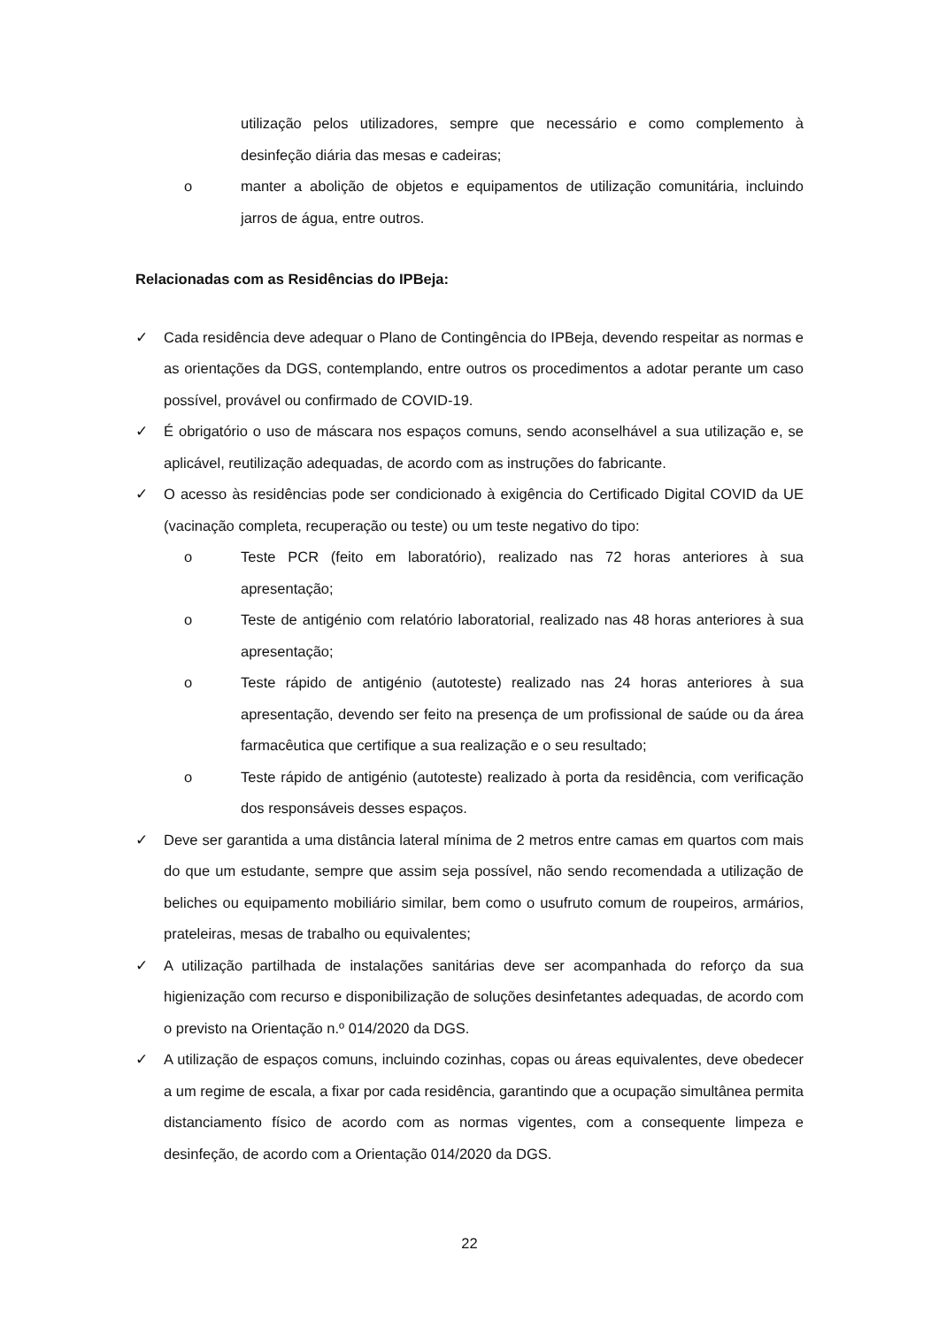utilização pelos utilizadores, sempre que necessário e como complemento à desinfeção diária das mesas e cadeiras;
o manter a abolição de objetos e equipamentos de utilização comunitária, incluindo jarros de água, entre outros.
Relacionadas com as Residências do IPBeja:
✓ Cada residência deve adequar o Plano de Contingência do IPBeja, devendo respeitar as normas e as orientações da DGS, contemplando, entre outros os procedimentos a adotar perante um caso possível, provável ou confirmado de COVID-19.
✓ É obrigatório o uso de máscara nos espaços comuns, sendo aconselhável a sua utilização e, se aplicável, reutilização adequadas, de acordo com as instruções do fabricante.
✓ O acesso às residências pode ser condicionado à exigência do Certificado Digital COVID da UE (vacinação completa, recuperação ou teste) ou um teste negativo do tipo:
o Teste PCR (feito em laboratório), realizado nas 72 horas anteriores à sua apresentação;
o Teste de antigénio com relatório laboratorial, realizado nas 48 horas anteriores à sua apresentação;
o Teste rápido de antigénio (autoteste) realizado nas 24 horas anteriores à sua apresentação, devendo ser feito na presença de um profissional de saúde ou da área farmacêutica que certifique a sua realização e o seu resultado;
o Teste rápido de antigénio (autoteste) realizado à porta da residência, com verificação dos responsáveis desses espaços.
✓ Deve ser garantida a uma distância lateral mínima de 2 metros entre camas em quartos com mais do que um estudante, sempre que assim seja possível, não sendo recomendada a utilização de beliches ou equipamento mobiliário similar, bem como o usufruto comum de roupeiros, armários, prateleiras, mesas de trabalho ou equivalentes;
✓ A utilização partilhada de instalações sanitárias deve ser acompanhada do reforço da sua higienização com recurso e disponibilização de soluções desinfetantes adequadas, de acordo com o previsto na Orientação n.º 014/2020 da DGS.
✓ A utilização de espaços comuns, incluindo cozinhas, copas ou áreas equivalentes, deve obedecer a um regime de escala, a fixar por cada residência, garantindo que a ocupação simultânea permita distanciamento físico de acordo com as normas vigentes, com a consequente limpeza e desinfeção, de acordo com a Orientação 014/2020 da DGS.
22